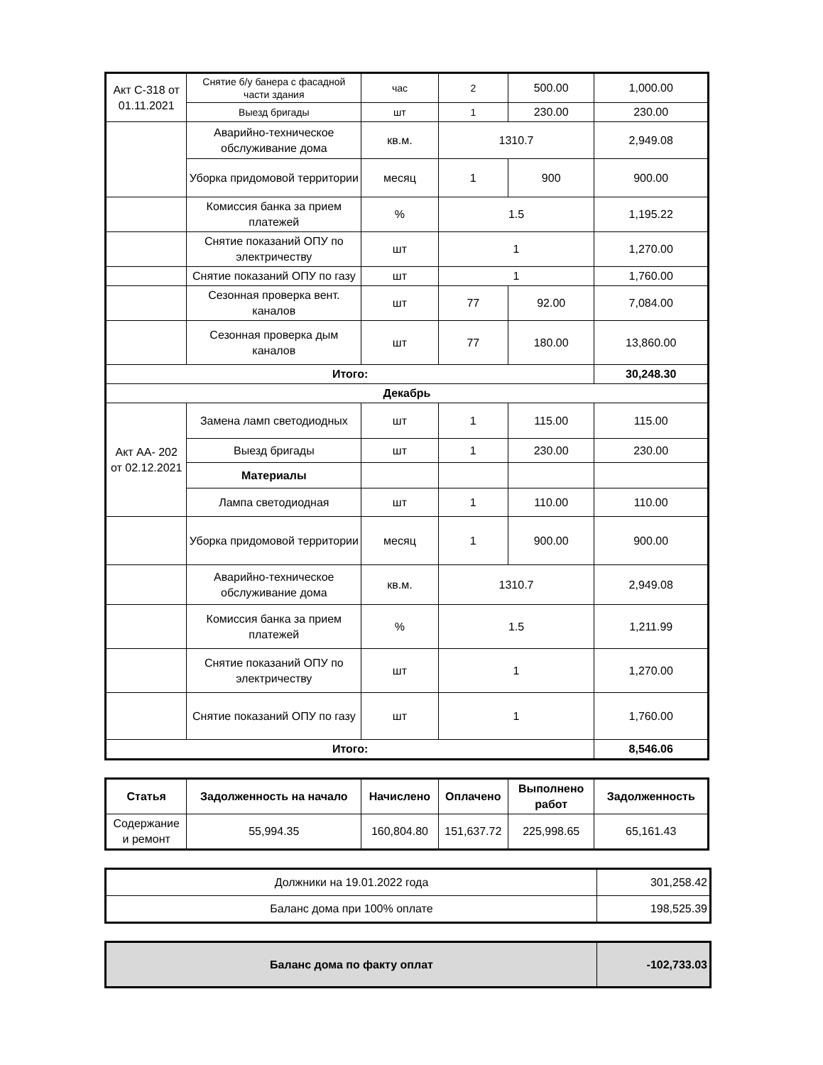| Акт С-318 от 01.11.2021 | Снятие б/у банера с фасадной части здания | час | 2 | 500.00 | 1,000.00 |
| | Выезд бригады | шт | 1 | 230.00 | 230.00 |
| | Аварийно-техническое обслуживание дома | кв.м. | 1310.7 | | 2,949.08 |
| | Уборка придомовой территории | месяц | 1 | 900 | 900.00 |
| | Комиссия банка за прием платежей | % | 1.5 | | 1,195.22 |
| | Снятие показаний ОПУ по электричеству | шт | 1 | | 1,270.00 |
| | Снятие показаний ОПУ по газу | шт | 1 | | 1,760.00 |
| | Сезонная проверка вент. каналов | шт | 77 | 92.00 | 7,084.00 |
| | Сезонная проверка дым каналов | шт | 77 | 180.00 | 13,860.00 |
| Итого: | | | | | 30,248.30 |
| Декабрь | | | | | |
| Акт АА- 202 от 02.12.2021 | Замена ламп светодиодных | шт | 1 | 115.00 | 115.00 |
| | Выезд бригады | шт | 1 | 230.00 | 230.00 |
| | Материалы | | | | |
| | Лампа светодиодная | шт | 1 | 110.00 | 110.00 |
| | Уборка придомовой территории | месяц | 1 | 900.00 | 900.00 |
| | Аварийно-техническое обслуживание дома | кв.м. | 1310.7 | | 2,949.08 |
| | Комиссия банка за прием платежей | % | 1.5 | | 1,211.99 |
| | Снятие показаний ОПУ по электричеству | шт | 1 | | 1,270.00 |
| | Снятие показаний ОПУ по газу | шт | 1 | | 1,760.00 |
| Итого: | | | | | 8,546.06 |
| Статья | Задолженность на начало | Начислено | Оплачено | Выполнено работ | Задолженность |
| --- | --- | --- | --- | --- | --- |
| Содержание и ремонт | 55,994.35 | 160,804.80 | 151,637.72 | 225,998.65 | 65,161.43 |
| Должники на 19.01.2022 года | 301,258.42 |
| Баланс дома при 100% оплате | 198,525.39 |
| Баланс дома по факту оплат | -102,733.03 |